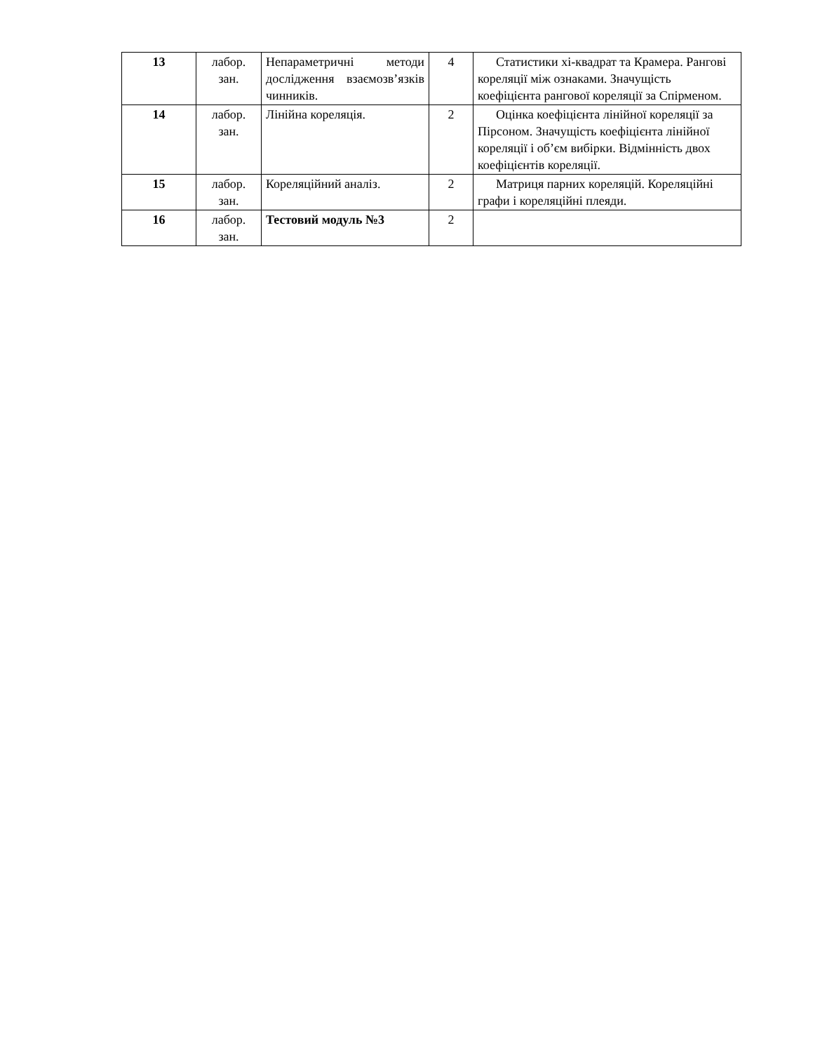| 13 | лабор. зан. | Непараметричні методи дослідження взаємозв’язків чинників. | 4 | Статистики хі-квадрат та Крамера. Рангові кореляції між ознаками. Значущість коефіцієнта рангової кореляції за Спірменом. |
| 14 | лабор. зан. | Лінійна кореляція. | 2 | Оцінка коефіцієнта лінійної кореляції за Пірсоном. Значущість коефіцієнта лінійної кореляції і об’єм вибірки. Відмінність двох коефіцієнтів кореляції. |
| 15 | лабор. зан. | Кореляційний аналіз. | 2 | Матриця парних кореляцій. Кореляційні графи і кореляційні плеяди. |
| 16 | лабор. зан. | Тестовий модуль №3 | 2 | |